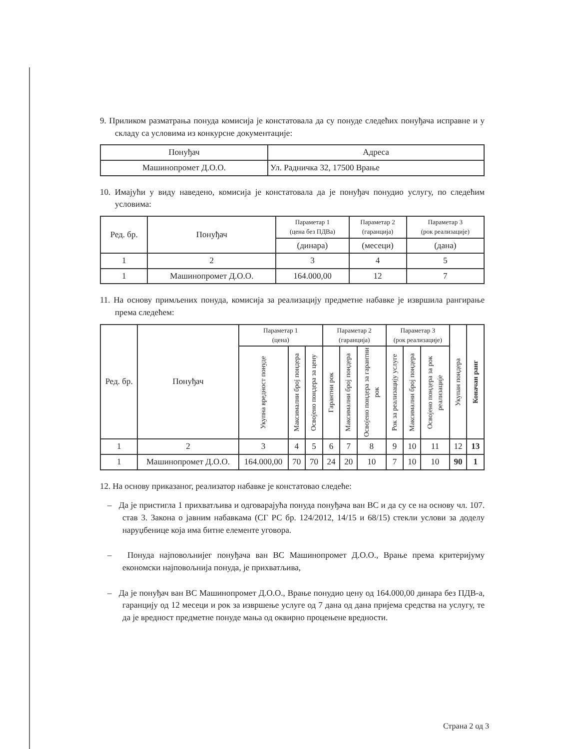9. Приликом разматрања понуда комисија је констатовала да су понуде следећих понуђача исправне и у складу са условима из конкурсне документације:
| Понуђач | Адреса |
| --- | --- |
| Машинопромет Д.О.О. | Ул. Радничка 32, 17500 Врање |
10. Имајући у виду наведено, комисија је констатовала да је понуђач понудио услугу, по следећим условима:
| Ред. бр. | Понуђач | Параметар 1 (цена без ПДВа) | Параметар 2 (гаранција) | Параметар 3 (рок реализације) |
| --- | --- | --- | --- | --- |
| | | (динара) | (месеци) | (дана) |
| 1 | 2 | 3 | 4 | 5 |
| 1 | Машинопромет Д.О.О. | 164.000,00 | 12 | 7 |
11. На основу примљених понуда, комисија за реализацију предметне набавке је извршила рангирање према следећем:
| Ред. бр. | Понуђач | Параметар 1 (цена) | | | Параметар 2 (гаранција) | | | Параметар 3 (рок реализације) | | | Укупан пондера | Коначан ранг |
| --- | --- | --- | --- | --- | --- | --- | --- | --- | --- | --- | --- | --- |
| | | Укупна вредност понуде | Максимални број пондера | Освојено пондера за цену | Гарантни рок | Максимални број пондера | Освојено пондера за гарантни рок | Рок за реализацију услуге | Максимални број пондера | Освојено пондера за рок реализације | | |
| 1 | 2 | 3 | 4 | 5 | 6 | 7 | 8 | 9 | 10 | 11 | 12 | 13 |
| 1 | Машинопромет Д.О.О. | 164.000,00 | 70 | 70 | 24 | 20 | 10 | 7 | 10 | 10 | 90 | 1 |
12. На основу приказаног, реализатор набавке је констатовао следеће:
– Да је пристигла 1 прихватљива и одговарајућа понуда понуђача ван ВС и да су се на основу чл. 107. став 3. Закона о јавним набавкама (СГ РС бр. 124/2012, 14/15 и 68/15) стекли услови за доделу наруџбенице која има битне елементе уговора.
– Понуда најповољнијег понуђача ван ВС Машинопромет Д.О.О., Врање према критеријуму економски најповољнија понуда, је прихватљива,
– Да је понуђач ван ВС Машинопромет Д.О.О., Врање понудио цену од 164.000,00 динара без ПДВ-а, гаранцију од 12 месеци и рок за извршење услуге од 7 дана од дана пријема средства на услугу, те да је вредност предметне понуде мања од оквирно процењене вредности.
Страна 2 од 3